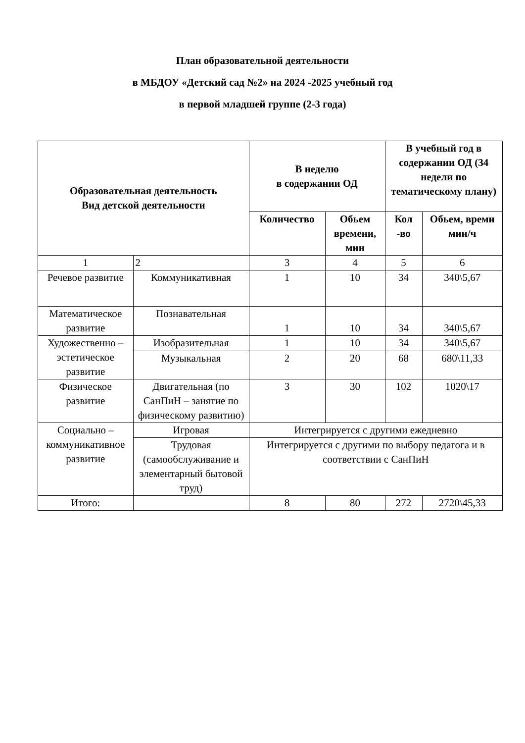План образовательной деятельности
в МБДОУ «Детский сад №2» на 2024 -2025 учебный год
в первой младшей группе (2-3 года)
| Образовательная деятельность Вид детской деятельности | | В неделю в содержании ОД | | В учебный год в содержании ОД (34 недели по тематическому плану) | |
| --- | --- | --- | --- | --- | --- |
| | | Количество | Обьем времени, мин | Кол -во | Обьем, времи мин/ч |
| 1 | 2 | 3 | 4 | 5 | 6 |
| Речевое развитие | Коммуникативная | 1 | 10 | 34 | 340\5,67 |
| Математическое развитие | Познавательная | 1 | 10 | 34 | 340\5,67 |
| Художественно – эстетическое развитие | Изобразительная | 1 | 10 | 34 | 340\5,67 |
| | Музыкальная | 2 | 20 | 68 | 680\11,33 |
| Физическое развитие | Двигательная (по СанПиН – занятие по физическому развитию) | 3 | 30 | 102 | 1020\17 |
| Социально – коммуникативное развитие | Игровая | Интегрируется с другими ежедневно | | | |
| | Трудовая (самообслуживание и элементарный бытовой труд) | Интегрируется с другими по выбору педагога и в соответствии с СанПиН | | | |
| Итого: | | 8 | 80 | 272 | 2720\45,33 |